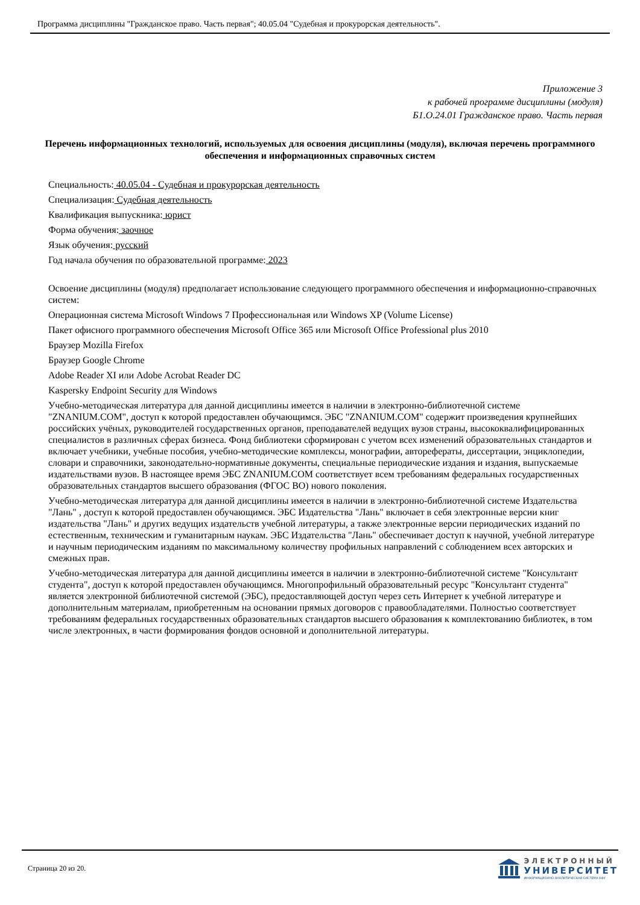Программа дисциплины "Гражданское право. Часть первая"; 40.05.04 "Судебная и прокурорская деятельность".
Приложение 3
к рабочей программе дисциплины (модуля)
Б1.О.24.01 Гражданское право. Часть первая
Перечень информационных технологий, используемых для освоения дисциплины (модуля), включая перечень программного обеспечения и информационных справочных систем
Специальность: 40.05.04 - Судебная и прокурорская деятельность
Специализация: Судебная деятельность
Квалификация выпускника: юрист
Форма обучения: заочное
Язык обучения: русский
Год начала обучения по образовательной программе: 2023
Освоение дисциплины (модуля) предполагает использование следующего программного обеспечения и информационно-справочных систем:
Операционная система Microsoft Windows 7 Профессиональная или Windows XP (Volume License)
Пакет офисного программного обеспечения Microsoft Office 365 или Microsoft Office Professional plus 2010
Браузер Mozilla Firefox
Браузер Google Chrome
Adobe Reader XI или Adobe Acrobat Reader DC
Kaspersky Endpoint Security для Windows
Учебно-методическая литература для данной дисциплины имеется в наличии в электронно-библиотечной системе "ZNANIUM.COM", доступ к которой предоставлен обучающимся. ЭБС "ZNANIUM.COM" содержит произведения крупнейших российских учёных, руководителей государственных органов, преподавателей ведущих вузов страны, высококвалифицированных специалистов в различных сферах бизнеса. Фонд библиотеки сформирован с учетом всех изменений образовательных стандартов и включает учебники, учебные пособия, учебно-методические комплексы, монографии, авторефераты, диссертации, энциклопедии, словари и справочники, законодательно-нормативные документы, специальные периодические издания и издания, выпускаемые издательствами вузов. В настоящее время ЭБС ZNANIUM.COM соответствует всем требованиям федеральных государственных образовательных стандартов высшего образования (ФГОС ВО) нового поколения.
Учебно-методическая литература для данной дисциплины имеется в наличии в электронно-библиотечной системе Издательства "Лань" , доступ к которой предоставлен обучающимся. ЭБС Издательства "Лань" включает в себя электронные версии книг издательства "Лань" и других ведущих издательств учебной литературы, а также электронные версии периодических изданий по естественным, техническим и гуманитарным наукам. ЭБС Издательства "Лань" обеспечивает доступ к научной, учебной литературе и научным периодическим изданиям по максимальному количеству профильных направлений с соблюдением всех авторских и смежных прав.
Учебно-методическая литература для данной дисциплины имеется в наличии в электронно-библиотечной системе "Консультант студента", доступ к которой предоставлен обучающимся. Многопрофильный образовательный ресурс "Консультант студента" является электронной библиотечной системой (ЭБС), предоставляющей доступ через сеть Интернет к учебной литературе и дополнительным материалам, приобретенным на основании прямых договоров с правообладателями. Полностью соответствует требованиям федеральных государственных образовательных стандартов высшего образования к комплектованию библиотек, в том числе электронных, в части формирования фондов основной и дополнительной литературы.
Страница 20 из 20.
ЭЛЕКТРОННЫЙ
УНИВЕРСИТЕТ
ИНФОРМАЦИОННО-АНАЛИТИЧЕСКАЯ СИСТЕМА КФУ